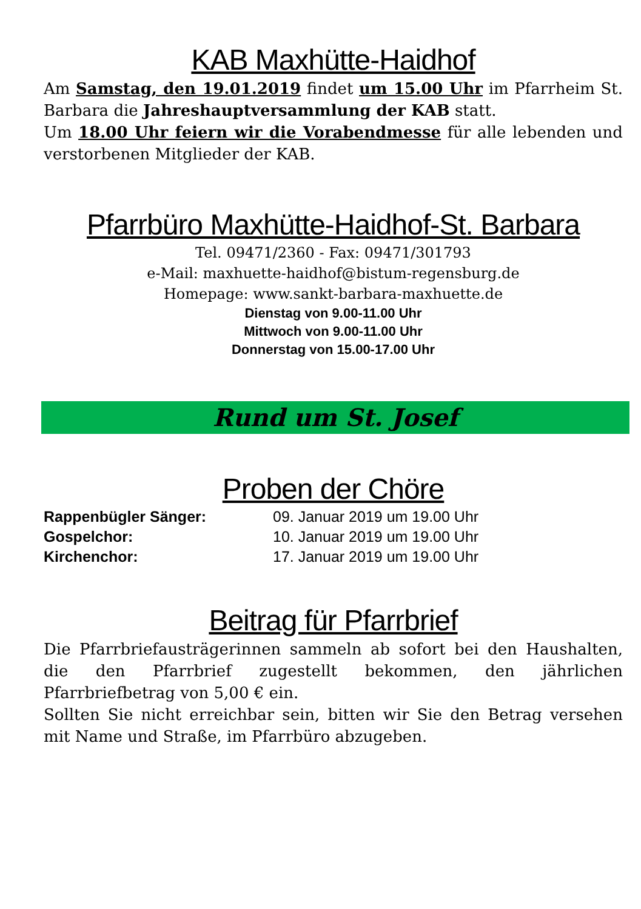KAB Maxhütte-Haidhof
Am Samstag, den 19.01.2019 findet um 15.00 Uhr im Pfarrheim St. Barbara die Jahreshauptversammlung der KAB statt.
Um 18.00 Uhr feiern wir die Vorabendmesse für alle lebenden und verstorbenen Mitglieder der KAB.
Pfarrbüro Maxhütte-Haidhof-St. Barbara
Tel. 09471/2360 - Fax: 09471/301793
e-Mail: maxhuette-haidhof@bistum-regensburg.de
Homepage: www.sankt-barbara-maxhuette.de
Dienstag von 9.00-11.00 Uhr
Mittwoch von 9.00-11.00 Uhr
Donnerstag von 15.00-17.00 Uhr
Rund um St. Josef
Proben der Chöre
| Rappenbügler Sänger: | 09. Januar 2019 um 19.00 Uhr |
| Gospelchor: | 10. Januar 2019 um 19.00 Uhr |
| Kirchenchor: | 17. Januar 2019 um 19.00 Uhr |
Beitrag für Pfarrbrief
Die Pfarrbriefausträgerinnen sammeln ab sofort bei den Haushalten, die den Pfarrbrief zugestellt bekommen, den jährlichen Pfarrbriefbetrag von 5,00 € ein.
Sollten Sie nicht erreichbar sein, bitten wir Sie den Betrag versehen mit Name und Straße, im Pfarrbüro abzugeben.